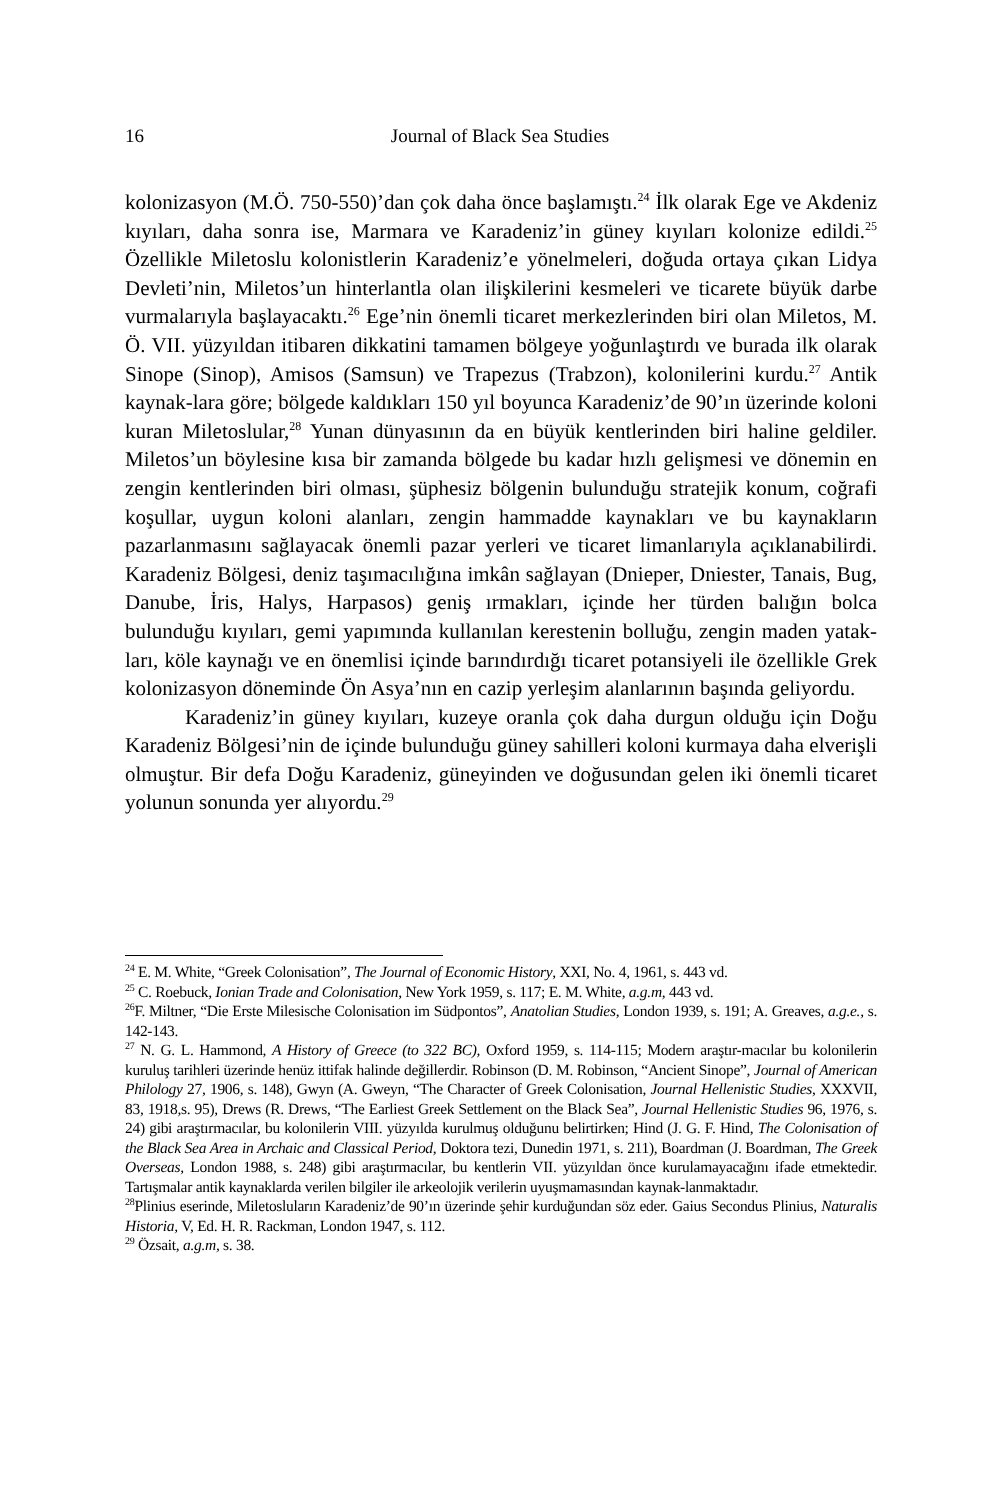16 Journal of Black Sea Studies
kolonizasyon (M.Ö. 750-550)’dan çok daha önce başlamıştı.<sup>24</sup> İlk olarak Ege ve Akdeniz kıyıları, daha sonra ise, Marmara ve Karadeniz’in güney kıyıları kolonize edildi.<sup>25</sup> Özellikle Miletoslu kolonistlerin Karadeniz’e yönelmeleri, doğuda ortaya çıkan Lidya Devleti’nin, Miletos’un hinterlantla olan ilişkilerini kesmeleri ve ticarete büyük darbe vurmalarıyla başlayacaktı.<sup>26</sup> Ege’nin önemli ticaret merkezlerinden biri olan Miletos, M. Ö. VII. yüzyıldan itibaren dikkatini tamamen bölgeye yoğunlaştırdı ve burada ilk olarak Sinope (Sinop), Amisos (Samsun) ve Trapezus (Trabzon), kolonilerini kurdu.<sup>27</sup> Antik kaynak-lara göre; bölgede kaldıkları 150 yıl boyunca Karadeniz’de 90’ın üzerinde koloni kuran Miletoslular,<sup>28</sup> Yunan dünyasının da en büyük kentlerinden biri haline geldiler. Miletos’un böylesine kısa bir zamanda bölgede bu kadar hızlı gelişmesi ve dönemin en zengin kentlerinden biri olması, şüphesiz bölgenin bulunduğu stratejik konum, coğrafi koşullar, uygun koloni alanları, zengin hammadde kaynakları ve bu kaynakların pazarlanmasını sağlayacak önemli pazar yerleri ve ticaret limanlarıyla açıklanabilirdi. Karadeniz Bölgesi, deniz taşımacılığına imkân sağlayan (Dnieper, Dniester, Tanais, Bug, Danube, İris, Halys, Harpasos) geniş ırmakları, içinde her türden balığın bolca bulunduğu kıyıları, gemi yapımında kullanılan kerestenin bolluğu, zengin maden yatak-ları, köle kaynağı ve en önemlisi içinde barındırdığı ticaret potansiyeli ile özellikle Grek kolonizasyon döneminde Ön Asya’nın en cazip yerleşim alanlarının başında geliyordu.
Karadeniz’in güney kıyıları, kuzeye oranla çok daha durgun olduğu için Doğu Karadeniz Bölgesi’nin de içinde bulunduğu güney sahilleri koloni kurmaya daha elverişli olmuştur. Bir defa Doğu Karadeniz, güneyinden ve doğusundan gelen iki önemli ticaret yolunun sonunda yer alıyordu.<sup>29</sup>
<sup>24</sup> E. M. White, “Greek Colonisation”, The Journal of Economic History, XXI, No. 4, 1961, s. 443 vd.
<sup>25</sup> C. Roebuck, Ionian Trade and Colonisation, New York 1959, s. 117; E. M. White, a.g.m, 443 vd.
<sup>26</sup>F. Miltner, “Die Erste Milesische Colonisation im Südpontos”, Anatolian Studies, London 1939, s. 191; A. Greaves, a.g.e., s. 142-143.
<sup>27</sup> N. G. L. Hammond, A History of Greece (to 322 BC), Oxford 1959, s. 114-115; Modern araştır-macılar bu kolonilerin kuruluş tarihleri üzerinde henüz ittifak halinde değillerdir. Robinson (D. M. Robinson, “Ancient Sinope”, Journal of American Philology 27, 1906, s. 148), Gwyn (A. Gweyn, “The Character of Greek Colonisation, Journal Hellenistic Studies, XXXVII, 83, 1918,s. 95), Drews (R. Drews, “The Earliest Greek Settlement on the Black Sea”, Journal Hellenistic Studies 96, 1976, s. 24) gibi araştırmacılar, bu kolonilerin VIII. yüzyılda kurulmuş olduğunu belirtirken; Hind (J. G. F. Hind, The Colonisation of the Black Sea Area in Archaic and Classical Period, Doktora tezi, Dunedin 1971, s. 211), Boardman (J. Boardman, The Greek Overseas, London 1988, s. 248) gibi araştırmacılar, bu kentlerin VII. yüzyıldan önce kurulamayacağını ifade etmektedir. Tartışmalar antik kaynaklarda verilen bilgiler ile arkeolojik verilerin uyuşmamasından kaynak-lanmaktadır.
<sup>28</sup> Plinius eserinde, Miletosluların Karadeniz’de 90’ın üzerinde şehir kurduğundan söz eder. Gaius Secondus Plinius, Naturalis Historia, V, Ed. H. R. Rackman, London 1947, s. 112.
<sup>29</sup> Özsait, a.g.m, s. 38.